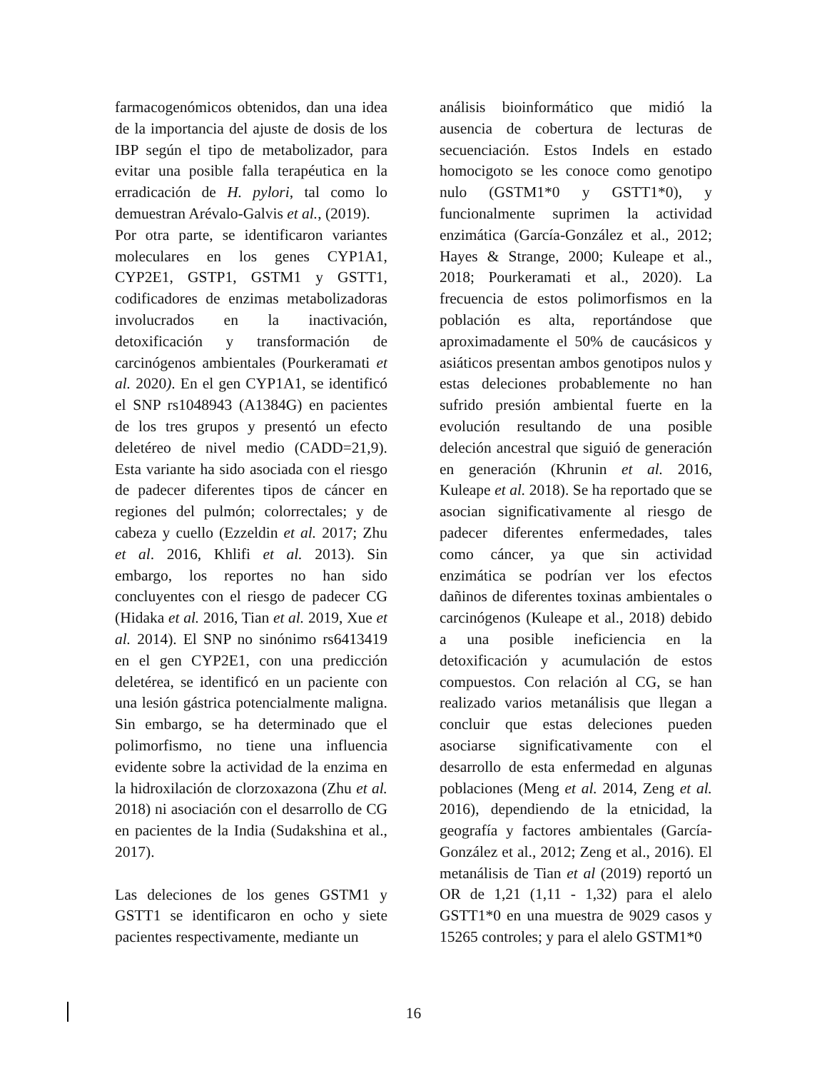farmacogenómicos obtenidos, dan una idea de la importancia del ajuste de dosis de los IBP según el tipo de metabolizador, para evitar una posible falla terapéutica en la erradicación de H. pylori, tal como lo demuestran Arévalo-Galvis et al., (2019).
Por otra parte, se identificaron variantes moleculares en los genes CYP1A1, CYP2E1, GSTP1, GSTM1 y GSTT1, codificadores de enzimas metabolizadoras involucrados en la inactivación, detoxificación y transformación de carcinógenos ambientales (Pourkeramati et al. 2020). En el gen CYP1A1, se identificó el SNP rs1048943 (A1384G) en pacientes de los tres grupos y presentó un efecto deletéreo de nivel medio (CADD=21,9). Esta variante ha sido asociada con el riesgo de padecer diferentes tipos de cáncer en regiones del pulmón; colorrectales; y de cabeza y cuello (Ezzeldin et al. 2017; Zhu et al. 2016, Khlifi et al. 2013). Sin embargo, los reportes no han sido concluyentes con el riesgo de padecer CG (Hidaka et al. 2016, Tian et al. 2019, Xue et al. 2014). El SNP no sinónimo rs6413419 en el gen CYP2E1, con una predicción deletérea, se identificó en un paciente con una lesión gástrica potencialmente maligna. Sin embargo, se ha determinado que el polimorfismo, no tiene una influencia evidente sobre la actividad de la enzima en la hidroxilación de clorzoxazona (Zhu et al. 2018) ni asociación con el desarrollo de CG en pacientes de la India (Sudakshina et al., 2017).
Las deleciones de los genes GSTM1 y GSTT1 se identificaron en ocho y siete pacientes respectivamente, mediante un
análisis bioinformático que midió la ausencia de cobertura de lecturas de secuenciación. Estos Indels en estado homocigoto se les conoce como genotipo nulo (GSTM1*0 y GSTT1*0), y funcionalmente suprimen la actividad enzimática (García-González et al., 2012; Hayes & Strange, 2000; Kuleape et al., 2018; Pourkeramati et al., 2020). La frecuencia de estos polimorfismos en la población es alta, reportándose que aproximadamente el 50% de caucásicos y asiáticos presentan ambos genotipos nulos y estas deleciones probablemente no han sufrido presión ambiental fuerte en la evolución resultando de una posible deleción ancestral que siguió de generación en generación (Khrunin et al. 2016, Kuleape et al. 2018). Se ha reportado que se asocian significativamente al riesgo de padecer diferentes enfermedades, tales como cáncer, ya que sin actividad enzimática se podrían ver los efectos dañinos de diferentes toxinas ambientales o carcinógenos (Kuleape et al., 2018) debido a una posible ineficiencia en la detoxificación y acumulación de estos compuestos. Con relación al CG, se han realizado varios metanálisis que llegan a concluir que estas deleciones pueden asociarse significativamente con el desarrollo de esta enfermedad en algunas poblaciones (Meng et al. 2014, Zeng et al. 2016), dependiendo de la etnicidad, la geografía y factores ambientales (García-González et al., 2012; Zeng et al., 2016). El metanálisis de Tian et al (2019) reportó un OR de 1,21 (1,11 - 1,32) para el alelo GSTT1*0 en una muestra de 9029 casos y 15265 controles; y para el alelo GSTM1*0
16